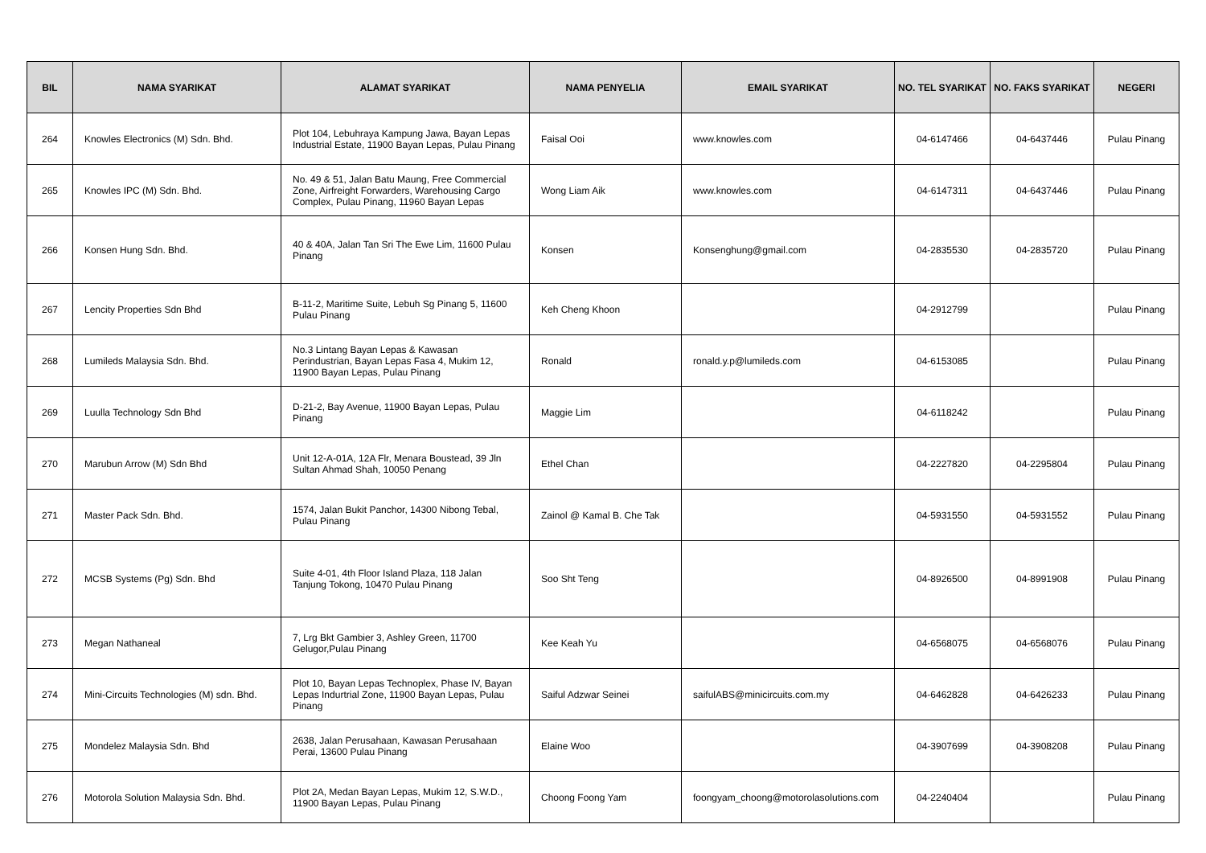| BIL | NAMA SYARIKAT | ALAMAT SYARIKAT | NAMA PENYELIA | EMAIL SYARIKAT | NO. TEL SYARIKAT | NO. FAKS SYARIKAT | NEGERI |
| --- | --- | --- | --- | --- | --- | --- | --- |
| 264 | Knowles Electronics (M) Sdn. Bhd. | Plot 104, Lebuhraya Kampung Jawa, Bayan Lepas Industrial Estate, 11900 Bayan Lepas, Pulau Pinang | Faisal Ooi | www.knowles.com | 04-6147466 | 04-6437446 | Pulau Pinang |
| 265 | Knowles IPC (M) Sdn. Bhd. | No. 49 & 51, Jalan Batu Maung, Free Commercial Zone, Airfreight Forwarders, Warehousing Cargo Complex, Pulau Pinang, 11960 Bayan Lepas | Wong Liam Aik | www.knowles.com | 04-6147311 | 04-6437446 | Pulau Pinang |
| 266 | Konsen Hung Sdn. Bhd. | 40 & 40A, Jalan Tan Sri The Ewe Lim, 11600 Pulau Pinang | Konsen | Konsenghung@gmail.com | 04-2835530 | 04-2835720 | Pulau Pinang |
| 267 | Lencity Properties Sdn Bhd | B-11-2, Maritime Suite, Lebuh Sg Pinang 5, 11600 Pulau Pinang | Keh Cheng Khoon | | 04-2912799 | | Pulau Pinang |
| 268 | Lumileds Malaysia Sdn. Bhd. | No.3 Lintang Bayan Lepas & Kawasan Perindustrian, Bayan Lepas Fasa 4, Mukim 12, 11900 Bayan Lepas, Pulau Pinang | Ronald | ronald.y.p@lumileds.com | 04-6153085 | | Pulau Pinang |
| 269 | Luulla Technology Sdn Bhd | D-21-2, Bay Avenue, 11900 Bayan Lepas, Pulau Pinang | Maggie Lim | | 04-6118242 | | Pulau Pinang |
| 270 | Marubun Arrow (M) Sdn Bhd | Unit 12-A-01A, 12A Flr, Menara Boustead, 39 Jln Sultan Ahmad Shah, 10050 Penang | Ethel Chan | | 04-2227820 | 04-2295804 | Pulau Pinang |
| 271 | Master Pack Sdn. Bhd. | 1574, Jalan Bukit Panchor, 14300 Nibong Tebal, Pulau Pinang | Zainol @ Kamal B. Che Tak | | 04-5931550 | 04-5931552 | Pulau Pinang |
| 272 | MCSB Systems (Pg) Sdn. Bhd | Suite 4-01, 4th Floor Island Plaza, 118 Jalan Tanjung Tokong, 10470 Pulau Pinang | Soo Sht Teng | | 04-8926500 | 04-8991908 | Pulau Pinang |
| 273 | Megan Nathaneal | 7, Lrg Bkt Gambier 3, Ashley Green, 11700 Gelugor,Pulau Pinang | Kee Keah Yu | | 04-6568075 | 04-6568076 | Pulau Pinang |
| 274 | Mini-Circuits Technologies (M) sdn. Bhd. | Plot 10, Bayan Lepas Technoplex, Phase IV, Bayan Lepas Indurtrial Zone, 11900 Bayan Lepas, Pulau Pinang | Saiful Adzwar Seinei | saifulABS@minicircuits.com.my | 04-6462828 | 04-6426233 | Pulau Pinang |
| 275 | Mondelez Malaysia Sdn. Bhd | 2638, Jalan Perusahaan, Kawasan Perusahaan Perai, 13600 Pulau Pinang | Elaine Woo | | 04-3907699 | 04-3908208 | Pulau Pinang |
| 276 | Motorola Solution Malaysia Sdn. Bhd. | Plot 2A, Medan Bayan Lepas, Mukim 12, S.W.D., 11900 Bayan Lepas, Pulau Pinang | Choong Foong Yam | foongyam_choong@motorolasolutions.com | 04-2240404 | | Pulau Pinang |